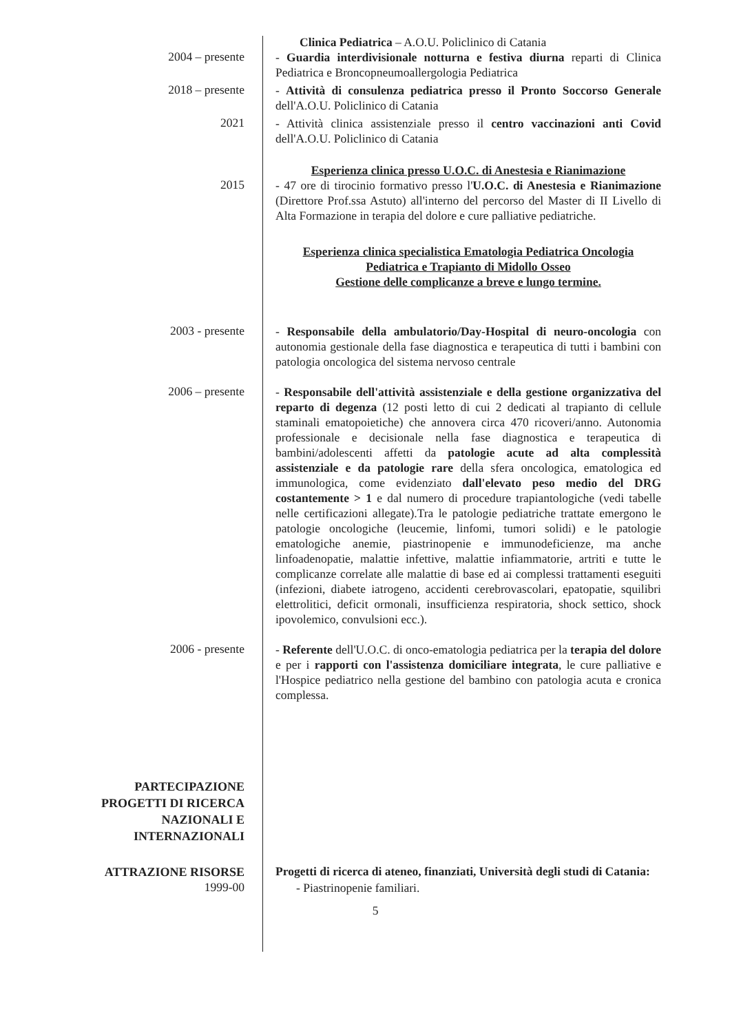Clinica Pediatrica – A.O.U. Policlinico di Catania
2004 – presente
- Guardia interdivisionale notturna e festiva diurna reparti di Clinica Pediatrica e Broncopneumoallergologia Pediatrica
2018 – presente
- Attività di consulenza pediatrica presso il Pronto Soccorso Generale dell'A.O.U. Policlinico di Catania
2021
- Attività clinica assistenziale presso il centro vaccinazioni anti Covid dell'A.O.U. Policlinico di Catania
Esperienza clinica presso U.O.C. di Anestesia e Rianimazione
2015
- 47 ore di tirocinio formativo presso l'U.O.C. di Anestesia e Rianimazione (Direttore Prof.ssa Astuto) all'interno del percorso del Master di II Livello di Alta Formazione in terapia del dolore e cure palliative pediatriche.
Esperienza clinica specialistica Ematologia Pediatrica Oncologia Pediatrica e Trapianto di Midollo Osseo
Gestione delle complicanze a breve e lungo termine.
2003 - presente
- Responsabile della ambulatorio/Day-Hospital di neuro-oncologia con autonomia gestionale della fase diagnostica e terapeutica di tutti i bambini con patologia oncologica del sistema nervoso centrale
2006 – presente
- Responsabile dell'attività assistenziale e della gestione organizzativa del reparto di degenza (12 posti letto di cui 2 dedicati al trapianto di cellule staminali ematopoietiche) che annovera circa 470 ricoveri/anno. Autonomia professionale e decisionale nella fase diagnostica e terapeutica di bambini/adolescenti affetti da patologie acute ad alta complessità assistenziale e da patologie rare della sfera oncologica, ematologica ed immunologica, come evidenziato dall'elevato peso medio del DRG costantemente > 1 e dal numero di procedure trapiantologiche (vedi tabelle nelle certificazioni allegate).Tra le patologie pediatriche trattate emergono le patologie oncologiche (leucemie, linfomi, tumori solidi) e le patologie ematologiche anemie, piastrinopenie e immunodeficienze, ma anche linfoadenopatie, malattie infettive, malattie infiammatorie, artriti e tutte le complicanze correlate alle malattie di base ed ai complessi trattamenti eseguiti (infezioni, diabete iatrogeno, accidenti cerebrovascolari, epatopatie, squilibri elettrolitici, deficit ormonali, insufficienza respiratoria, shock settico, shock ipovolemico, convulsioni ecc.).
2006 - presente
- Referente dell'U.O.C. di onco-ematologia pediatrica per la terapia del dolore e per i rapporti con l'assistenza domiciliare integrata, le cure palliative e l'Hospice pediatrico nella gestione del bambino con patologia acuta e cronica complessa.
PARTECIPAZIONE
PROGETTI DI RICERCA
NAZIONALI E
INTERNAZIONALI
ATTRAZIONE RISORSE
Progetti di ricerca di ateneo, finanziati, Università degli studi di Catania:
1999-00
- Piastrinopenie familiari.
5